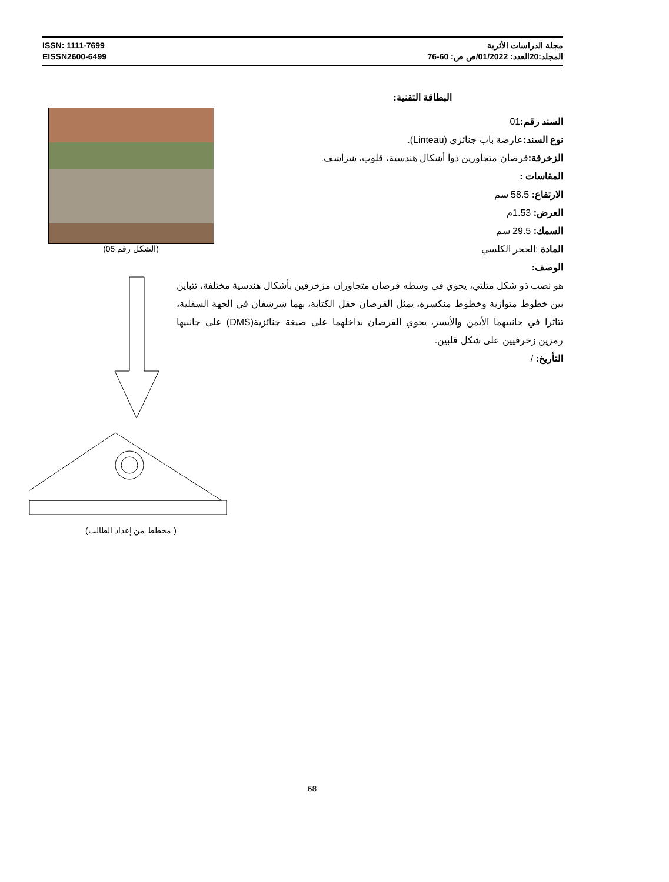ISSN: 1111-7699
EISSN2600-6499
مجلة الدراسات الأثرية
المجلد:20العدد: 01/2022/ص ص: 60-76
البطاقة التقنية:
السند رقم: 01
نوع السند: عارضة باب جنائزي (Linteau).
الزخرفة: قرصان متجاورين ذوا أشكال هندسية، قلوب، شراشف.
المقاسات :
الارتفاع: 58.5 سم
العرض: 1.53م
السمك: 29.5 سم
المادة :الحجر الكلسي
الوصف:
هو نصب ذو شكل مثلثي، يحوي في وسطه قرصان متجاوران مزخرفين بأشكال هندسية مختلفة، تتباين بين خطوط متوازية وخطوط منكسرة، يمثل القرصان حقل الكتابة، بهما شرشفان في الجهة السفلية، تتاثرا في جانبيهما الأيمن والأيسر، يحوي القرصان بداخلهما على صيغة جنائزية(DMS) على جانبيها رمزين زخرفيين على شكل قلبين.
التأريخ: /
(الشكل رقم 05)
( مخطط من إعداد الطالب)
68